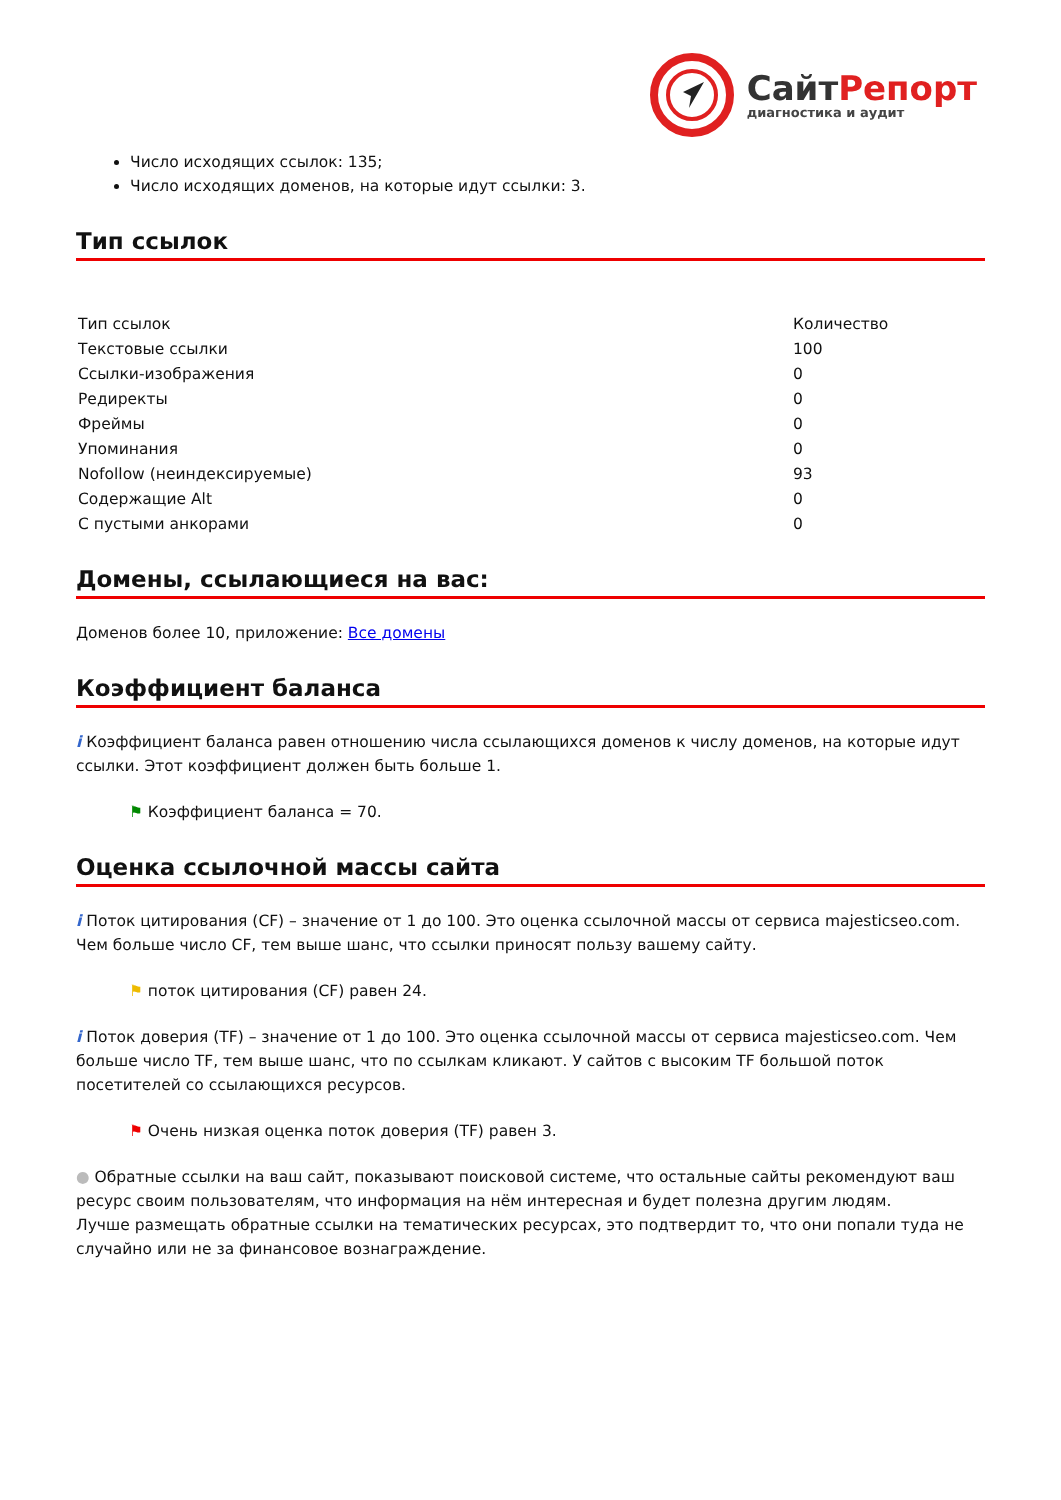СайтРепорт
диагностика и аудит
Число исходящих ссылок: 135;
Число исходящих доменов, на которые идут ссылки: 3.
Тип ссылок
| Тип ссылок | Количество |
| Текстовые ссылки | 100 |
| Ссылки-изображения | 0 |
| Редиректы | 0 |
| Фреймы | 0 |
| Упоминания | 0 |
| Nofollow (неиндексируемые) | 93 |
| Содержащие Alt | 0 |
| С пустыми анкорами | 0 |
Домены, ссылающиеся на вас:
Доменов более 10, приложение: Все домены
Коэффициент баланса
i Коэффициент баланса равен отношению числа ссылающихся доменов к числу доменов, на которые идут ссылки. Этот коэффициент должен быть больше 1.
⚑ Коэффициент баланса = 70.
Оценка ссылочной массы сайта
i Поток цитирования (CF) – значение от 1 до 100. Это оценка ссылочной массы от сервиса majesticseo.com. Чем больше число CF, тем выше шанс, что ссылки приносят пользу вашему сайту.
⚑ поток цитирования (CF) равен 24.
i Поток доверия (TF) – значение от 1 до 100. Это оценка ссылочной массы от сервиса majesticseo.com. Чем больше число TF, тем выше шанс, что по ссылкам кликают. У сайтов с высоким TF большой поток посетителей со ссылающихся ресурсов.
⚑ Очень низкая оценка поток доверия (TF) равен 3.
● Обратные ссылки на ваш сайт, показывают поисковой системе, что остальные сайты рекомендуют ваш ресурс своим пользователям, что информация на нём интересная и будет полезна другим людям.
Лучше размещать обратные ссылки на тематических ресурсах, это подтвердит то, что они попали туда не случайно или не за финансовое вознаграждение.